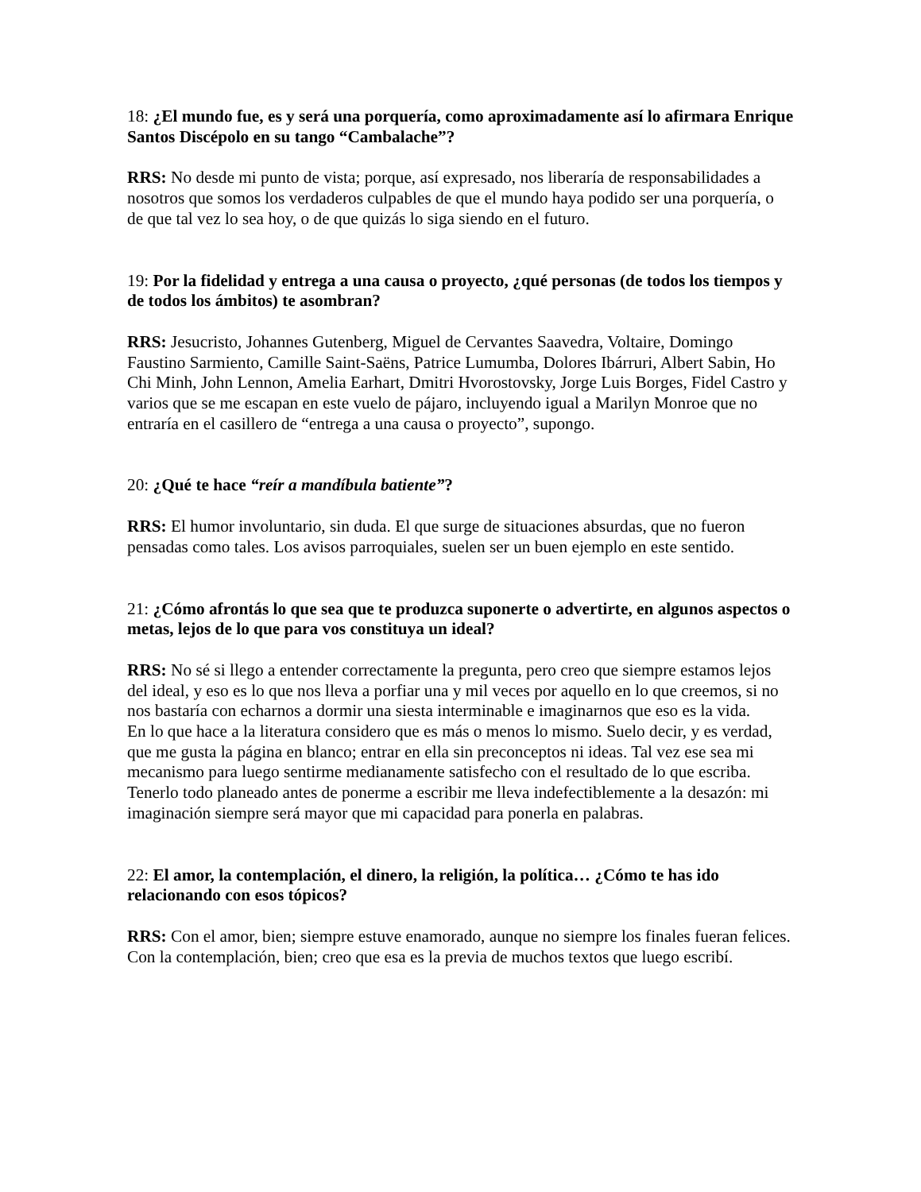18: ¿El mundo fue, es y será una porquería, como aproximadamente así lo afirmara Enrique Santos Discépolo en su tango “Cambalache”?
RRS: No desde mi punto de vista; porque, así expresado, nos liberaría de responsabilidades a nosotros que somos los verdaderos culpables de que el mundo haya podido ser una porquería, o de que tal vez lo sea hoy, o de que quizás lo siga siendo en el futuro.
19: Por la fidelidad y entrega a una causa o proyecto, ¿qué personas (de todos los tiempos y de todos los ámbitos) te asombran?
RRS: Jesucristo, Johannes Gutenberg, Miguel de Cervantes Saavedra, Voltaire, Domingo Faustino Sarmiento, Camille Saint-Saëns, Patrice Lumumba, Dolores Ibárruri, Albert Sabin, Ho Chi Minh, John Lennon, Amelia Earhart, Dmitri Hvorostovsky, Jorge Luis Borges, Fidel Castro y varios que se me escapan en este vuelo de pájaro, incluyendo igual a Marilyn Monroe que no entraría en el casillero de “entrega a una causa o proyecto”, supongo.
20: ¿Qué te hace “reír a mandíbula batiente”?
RRS: El humor involuntario, sin duda. El que surge de situaciones absurdas, que no fueron pensadas como tales. Los avisos parroquiales, suelen ser un buen ejemplo en este sentido.
21: ¿Cómo afrontás lo que sea que te produzca suponerte o advertirte, en algunos aspectos o metas, lejos de lo que para vos constituya un ideal?
RRS: No sé si llego a entender correctamente la pregunta, pero creo que siempre estamos lejos del ideal, y eso es lo que nos lleva a porfiar una y mil veces por aquello en lo que creemos, si no nos bastaría con echarnos a dormir una siesta interminable e imaginarnos que eso es la vida.
En lo que hace a la literatura considero que es más o menos lo mismo. Suelo decir, y es verdad, que me gusta la página en blanco; entrar en ella sin preconceptos ni ideas. Tal vez ese sea mi mecanismo para luego sentirme medianamente satisfecho con el resultado de lo que escriba. Tenerlo todo planeado antes de ponerme a escribir me lleva indefectiblemente a la desazón: mi imaginación siempre será mayor que mi capacidad para ponerla en palabras.
22: El amor, la contemplación, el dinero, la religión, la política… ¿Cómo te has ido relacionando con esos tópicos?
RRS: Con el amor, bien; siempre estuve enamorado, aunque no siempre los finales fueran felices.
Con la contemplación, bien; creo que esa es la previa de muchos textos que luego escribí.